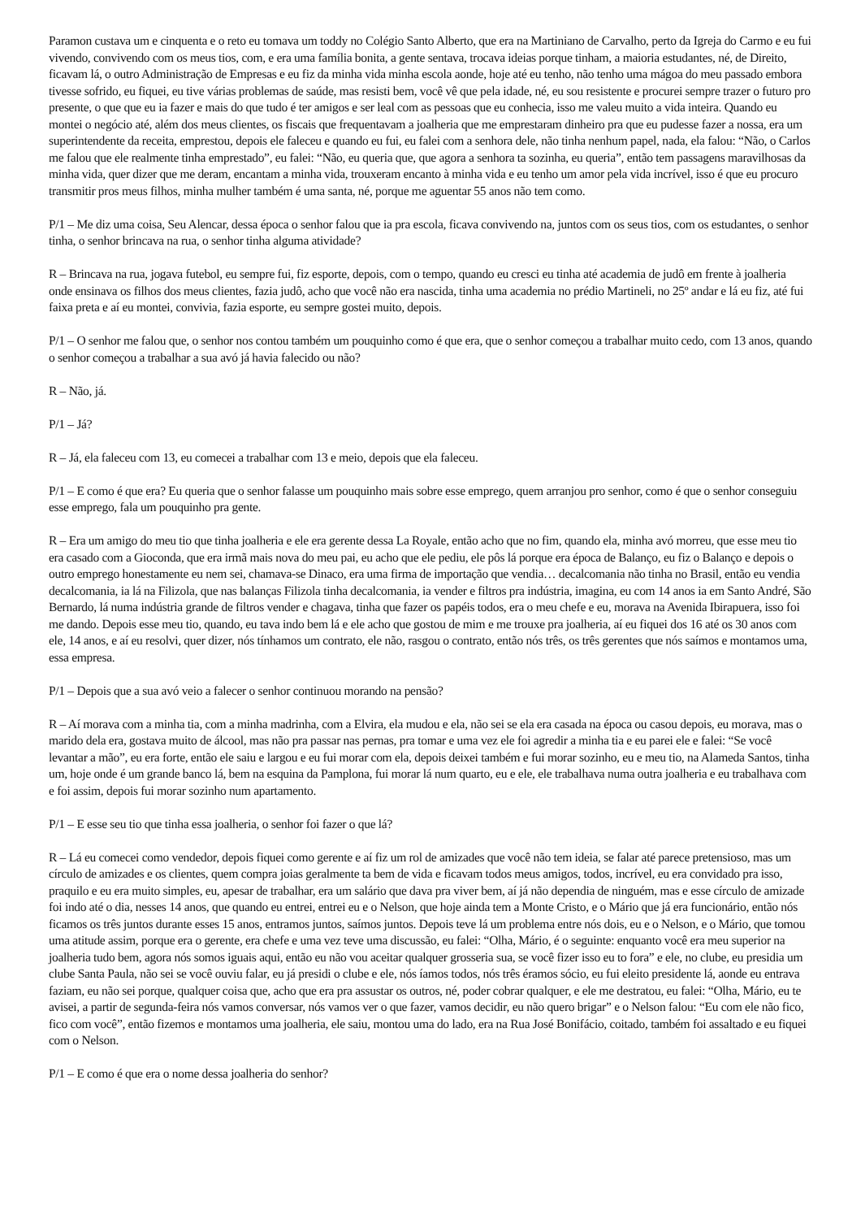Paramon custava um e cinquenta e o reto eu tomava um toddy no Colégio Santo Alberto, que era na Martiniano de Carvalho, perto da Igreja do Carmo e eu fui vivendo, convivendo com os meus tios, com, e era uma família bonita, a gente sentava, trocava ideias porque tinham, a maioria estudantes, né, de Direito, ficavam lá, o outro Administração de Empresas e eu fiz da minha vida minha escola aonde, hoje até eu tenho, não tenho uma mágoa do meu passado embora tivesse sofrido, eu fiquei, eu tive várias problemas de saúde, mas resisti bem, você vê que pela idade, né, eu sou resistente e procurei sempre trazer o futuro pro presente, o que que eu ia fazer e mais do que tudo é ter amigos e ser leal com as pessoas que eu conhecia, isso me valeu muito a vida inteira. Quando eu montei o negócio até, além dos meus clientes, os fiscais que frequentavam a joalheria que me emprestaram dinheiro pra que eu pudesse fazer a nossa, era um superintendente da receita, emprestou, depois ele faleceu e quando eu fui, eu falei com a senhora dele, não tinha nenhum papel, nada, ela falou: “Não, o Carlos me falou que ele realmente tinha emprestado”, eu falei: “Não, eu queria que, que agora a senhora ta sozinha, eu queria”, então tem passagens maravilhosas da minha vida, quer dizer que me deram, encantam a minha vida, trouxeram encanto à minha vida e eu tenho um amor pela vida incrível, isso é que eu procuro transmitir pros meus filhos, minha mulher também é uma santa, né, porque me aguentar 55 anos não tem como.
P/1 – Me diz uma coisa, Seu Alencar, dessa época o senhor falou que ia pra escola, ficava convivendo na, juntos com os seus tios, com os estudantes, o senhor tinha, o senhor brincava na rua, o senhor tinha alguma atividade?
R – Brincava na rua, jogava futebol, eu sempre fui, fiz esporte, depois, com o tempo, quando eu cresci eu tinha até academia de judô em frente à joalheria onde ensinava os filhos dos meus clientes, fazia judô, acho que você não era nascida, tinha uma academia no prédio Martineli, no 25º andar e lá eu fiz, até fui faixa preta e aí eu montei, convivia, fazia esporte, eu sempre gostei muito, depois.
P/1 – O senhor me falou que, o senhor nos contou também um pouquinho como é que era, que o senhor começou a trabalhar muito cedo, com 13 anos, quando o senhor começou a trabalhar a sua avó já havia falecido ou não?
R – Não, já.
P/1 – Já?
R – Já, ela faleceu com 13, eu comecei a trabalhar com 13 e meio, depois que ela faleceu.
P/1 – E como é que era? Eu queria que o senhor falasse um pouquinho mais sobre esse emprego, quem arranjou pro senhor, como é que o senhor conseguiu esse emprego, fala um pouquinho pra gente.
R – Era um amigo do meu tio que tinha joalheria e ele era gerente dessa La Royale, então acho que no fim, quando ela, minha avó morreu, que esse meu tio era casado com a Gioconda, que era irmã mais nova do meu pai, eu acho que ele pediu, ele pôs lá porque era época de Balanço, eu fiz o Balanço e depois o outro emprego honestamente eu nem sei, chamava-se Dinaco, era uma firma de importação que vendia… decalcomania não tinha no Brasil, então eu vendia decalcomania, ia lá na Filizola, que nas balanças Filizola tinha decalcomania, ia vender e filtros pra indústria, imagina, eu com 14 anos ia em Santo André, São Bernardo, lá numa indústria grande de filtros vender e chagava, tinha que fazer os papéis todos, era o meu chefe e eu, morava na Avenida Ibirapuera, isso foi me dando. Depois esse meu tio, quando, eu tava indo bem lá e ele acho que gostou de mim e me trouxe pra joalheria, aí eu fiquei dos 16 até os 30 anos com ele, 14 anos, e aí eu resolvi, quer dizer, nós tínhamos um contrato, ele não, rasgou o contrato, então nós três, os três gerentes que nós saímos e montamos uma, essa empresa.
P/1 – Depois que a sua avó veio a falecer o senhor continuou morando na pensão?
R – Aí morava com a minha tia, com a minha madrinha, com a Elvira, ela mudou e ela, não sei se ela era casada na época ou casou depois, eu morava, mas o marido dela era, gostava muito de álcool, mas não pra passar nas pernas, pra tomar e uma vez ele foi agredir a minha tia e eu parei ele e falei: “Se você levantar a mão”, eu era forte, então ele saiu e largou e eu fui morar com ela, depois deixei também e fui morar sozinho, eu e meu tio, na Alameda Santos, tinha um, hoje onde é um grande banco lá, bem na esquina da Pamplona, fui morar lá num quarto, eu e ele, ele trabalhava numa outra joalheria e eu trabalhava com e foi assim, depois fui morar sozinho num apartamento.
P/1 – E esse seu tio que tinha essa joalheria, o senhor foi fazer o que lá?
R – Lá eu comecei como vendedor, depois fiquei como gerente e aí fiz um rol de amizades que você não tem ideia, se falar até parece pretensioso, mas um círculo de amizades e os clientes, quem compra joias geralmente ta bem de vida e ficavam todos meus amigos, todos, incrível, eu era convidado pra isso, praquilo e eu era muito simples, eu, apesar de trabalhar, era um salário que dava pra viver bem, aí já não dependia de ninguém, mas e esse círculo de amizade foi indo até o dia, nesses 14 anos, que quando eu entrei, entrei eu e o Nelson, que hoje ainda tem a Monte Cristo, e o Mário que já era funcionário, então nós ficamos os três juntos durante esses 15 anos, entramos juntos, saímos juntos. Depois teve lá um problema entre nós dois, eu e o Nelson, e o Mário, que tomou uma atitude assim, porque era o gerente, era chefe e uma vez teve uma discussão, eu falei: “Olha, Mário, é o seguinte: enquanto você era meu superior na joalheria tudo bem, agora nós somos iguais aqui, então eu não vou aceitar qualquer grosseria sua, se você fizer isso eu to fora” e ele, no clube, eu presidia um clube Santa Paula, não sei se você ouviu falar, eu já presidi o clube e ele, nós íamos todos, nós três éramos sócio, eu fui eleito presidente lá, aonde eu entrava faziam, eu não sei porque, qualquer coisa que, acho que era pra assustar os outros, né, poder cobrar qualquer, e ele me destratou, eu falei: “Olha, Mário, eu te avisei, a partir de segunda-feira nós vamos conversar, nós vamos ver o que fazer, vamos decidir, eu não quero brigar” e o Nelson falou: “Eu com ele não fico, fico com você”, então fizemos e montamos uma joalheria, ele saiu, montou uma do lado, era na Rua José Bonifácio, coitado, também foi assaltado e eu fiquei com o Nelson.
P/1 – E como é que era o nome dessa joalheria do senhor?